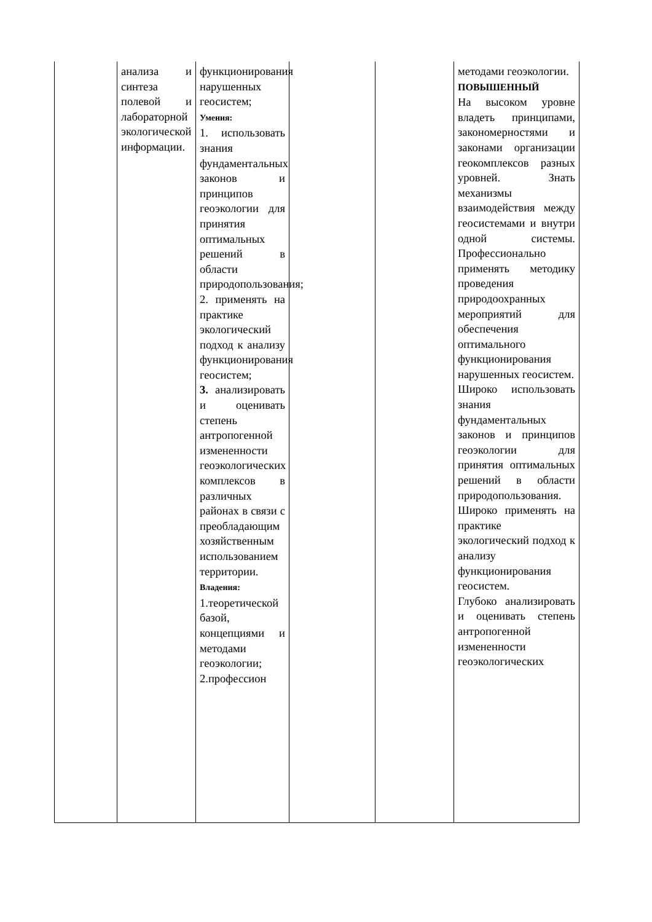| | анализа и синтеза полевой и лабораторной экологической информации. | функционирования нарушенных геосистем; Умения: 1. использовать знания фундаментальных законов и принципов геоэкологии для принятия оптимальных решений в области природопользования; 2. применять на практике экологический подход к анализу функционирования геосистем; 3. анализировать и оценивать степень антропогенной измененности геоэкологических комплексов в различных районах в связи с преобладающим хозяйственным использованием территории. Владения: 1.теоретической базой, концепциями и методами геоэкологии; 2.профессион | | | методами геоэкологии. ПОВЫШЕННЫЙ На высоком уровне владеть принципами, закономерностями и законами организации геокомплексов разных уровней. Знать механизмы взаимодействия между геосистемами и внутри одной системы. Профессионально применять методику проведения природоохранных мероприятий для обеспечения оптимального функционирования нарушенных геосистем. Широко использовать знания фундаментальных законов и принципов геоэкологии для принятия оптимальных решений в области природопользования. Широко применять на практике экологический подход к анализу функционирования геосистем. Глубоко анализировать и оценивать степень антропогенной измененности геоэкологических |